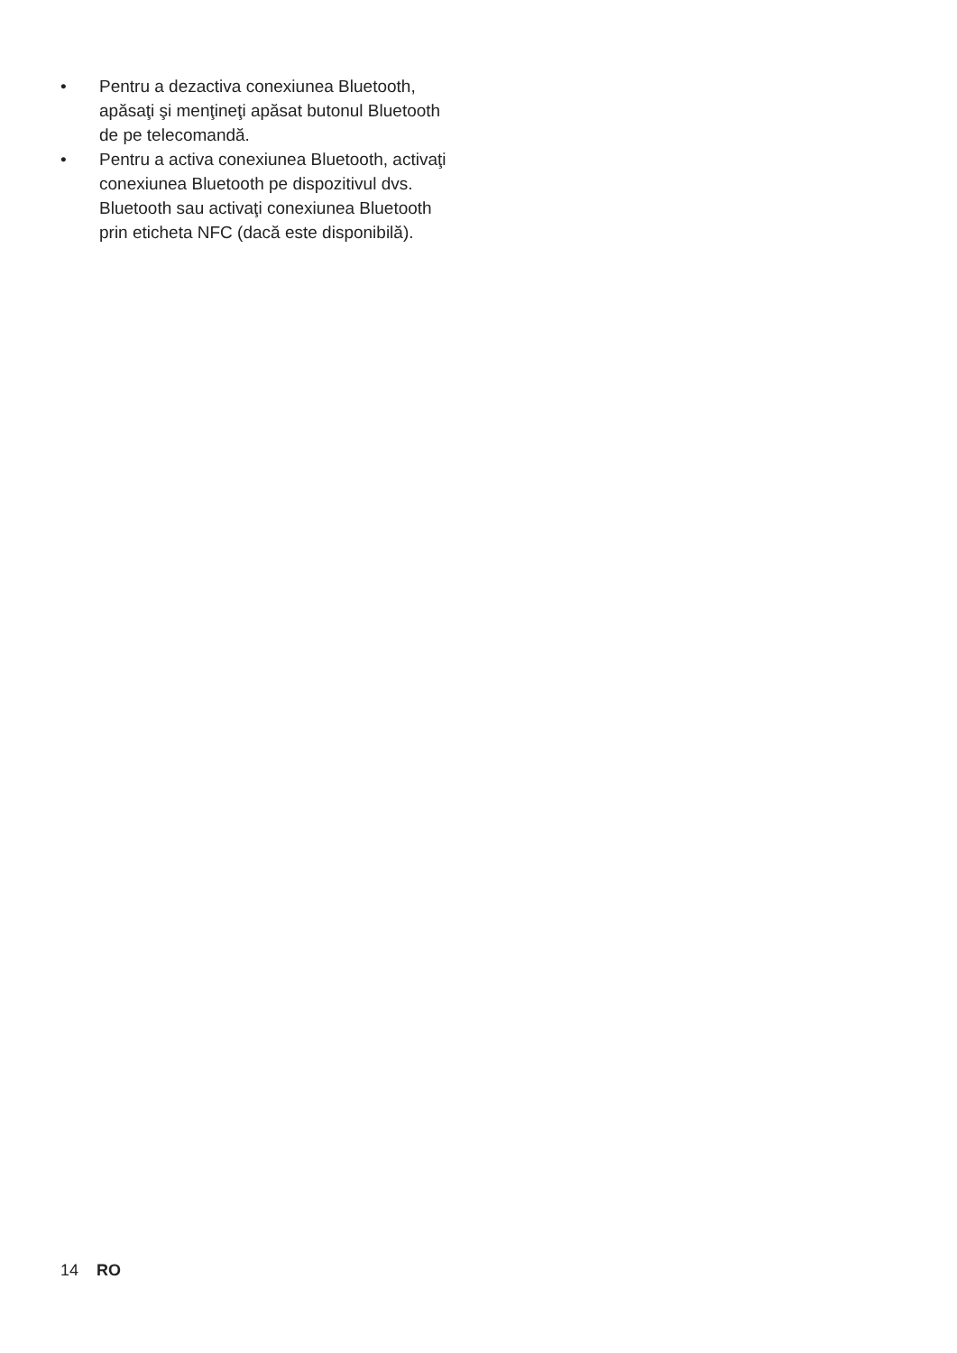• Pentru a dezactiva conexiunea Bluetooth, apăsaţi şi menţineţi apăsat butonul Bluetooth de pe telecomandă.
• Pentru a activa conexiunea Bluetooth, activaţi conexiunea Bluetooth pe dispozitivul dvs. Bluetooth sau activaţi conexiunea Bluetooth prin eticheta NFC (dacă este disponibilă).
14 RO